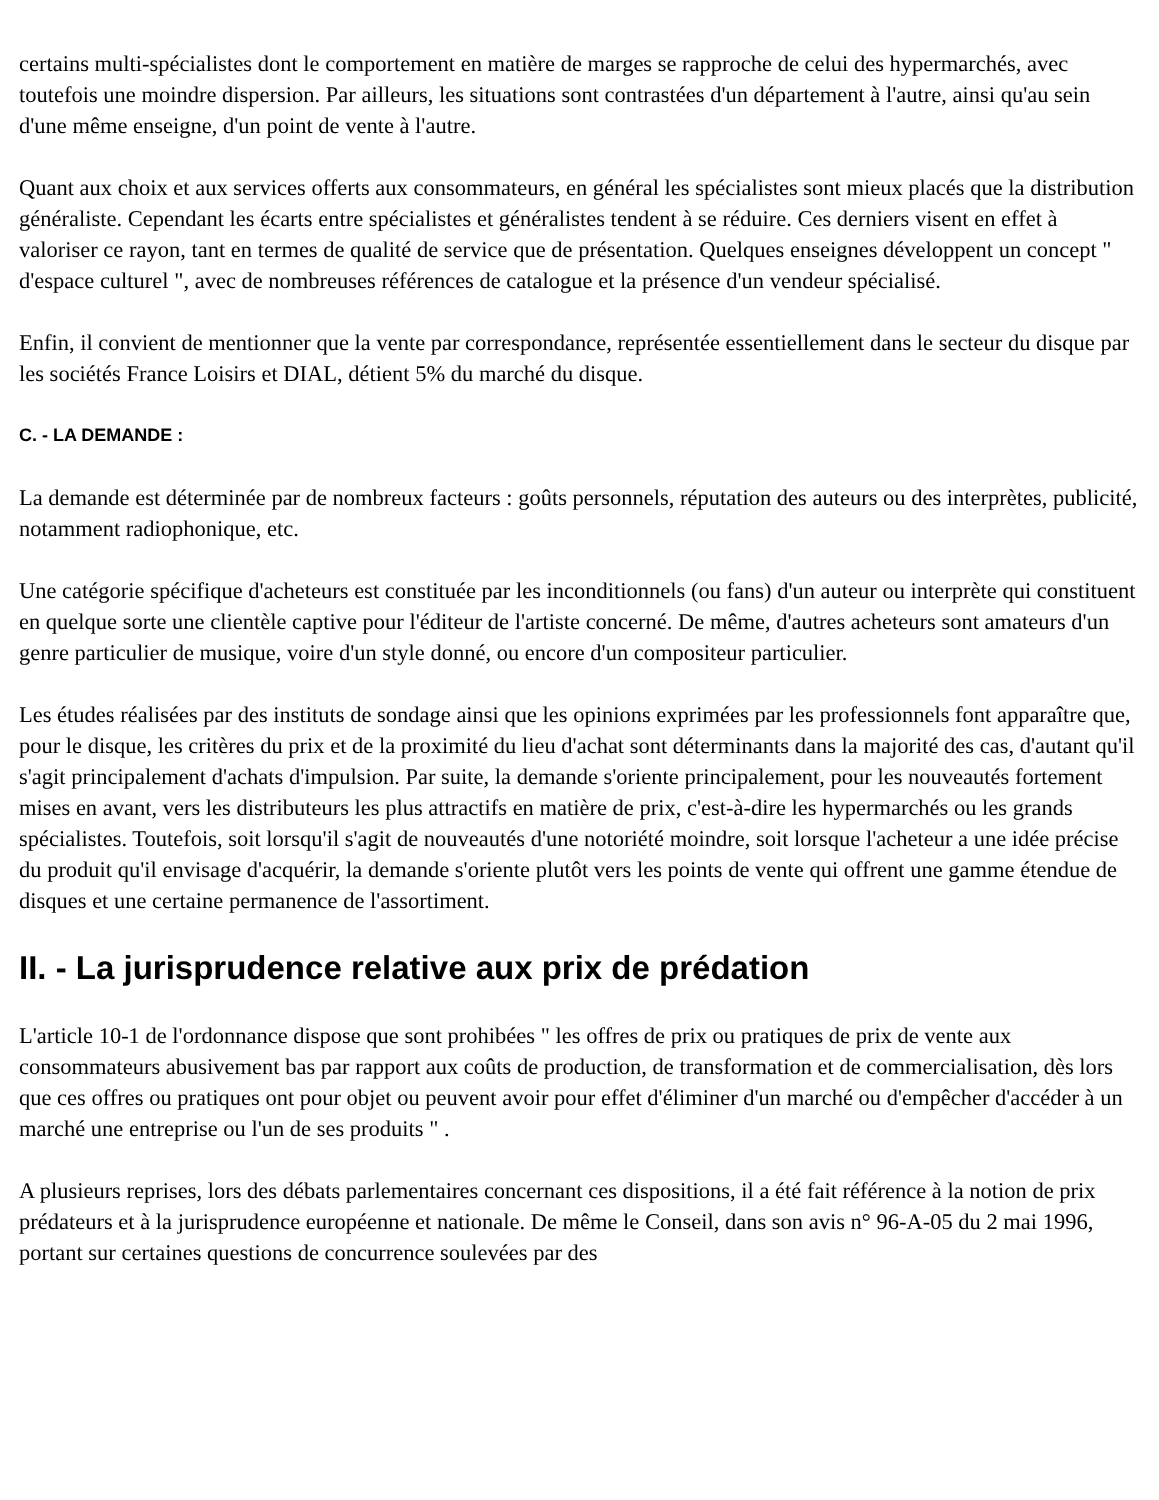certains multi-spécialistes dont le comportement en matière de marges se rapproche de celui des hypermarchés, avec toutefois une moindre dispersion. Par ailleurs, les situations sont contrastées d'un département à l'autre, ainsi qu'au sein d'une même enseigne, d'un point de vente à l'autre.
Quant aux choix et aux services offerts aux consommateurs, en général les spécialistes sont mieux placés que la distribution généraliste. Cependant les écarts entre spécialistes et généralistes tendent à se réduire. Ces derniers visent en effet à valoriser ce rayon, tant en termes de qualité de service que de présentation. Quelques enseignes développent un concept " d'espace culturel ", avec de nombreuses références de catalogue et la présence d'un vendeur spécialisé.
Enfin, il convient de mentionner que la vente par correspondance, représentée essentiellement dans le secteur du disque par les sociétés France Loisirs et DIAL, détient 5% du marché du disque.
C. - LA DEMANDE :
La demande est déterminée par de nombreux facteurs : goûts personnels, réputation des auteurs ou des interprètes, publicité, notamment radiophonique, etc.
Une catégorie spécifique d'acheteurs est constituée par les inconditionnels (ou fans) d'un auteur ou interprète qui constituent en quelque sorte une clientèle captive pour l'éditeur de l'artiste concerné. De même, d'autres acheteurs sont amateurs d'un genre particulier de musique, voire d'un style donné, ou encore d'un compositeur particulier.
Les études réalisées par des instituts de sondage ainsi que les opinions exprimées par les professionnels font apparaître que, pour le disque, les critères du prix et de la proximité du lieu d'achat sont déterminants dans la majorité des cas, d'autant qu'il s'agit principalement d'achats d'impulsion. Par suite, la demande s'oriente principalement, pour les nouveautés fortement mises en avant, vers les distributeurs les plus attractifs en matière de prix, c'est-à-dire les hypermarchés ou les grands spécialistes. Toutefois, soit lorsqu'il s'agit de nouveautés d'une notoriété moindre, soit lorsque l'acheteur a une idée précise du produit qu'il envisage d'acquérir, la demande s'oriente plutôt vers les points de vente qui offrent une gamme étendue de disques et une certaine permanence de l'assortiment.
II. - La jurisprudence relative aux prix de prédation
L'article 10-1 de l'ordonnance dispose que sont prohibées " les offres de prix ou pratiques de prix de vente aux consommateurs abusivement bas par rapport aux coûts de production, de transformation et de commercialisation, dès lors que ces offres ou pratiques ont pour objet ou peuvent avoir pour effet d'éliminer d'un marché ou d'empêcher d'accéder à un marché une entreprise ou l'un de ses produits " .
A plusieurs reprises, lors des débats parlementaires concernant ces dispositions, il a été fait référence à la notion de prix prédateurs et à la jurisprudence européenne et nationale. De même le Conseil, dans son avis n° 96-A-05 du 2 mai 1996, portant sur certaines questions de concurrence soulevées par des